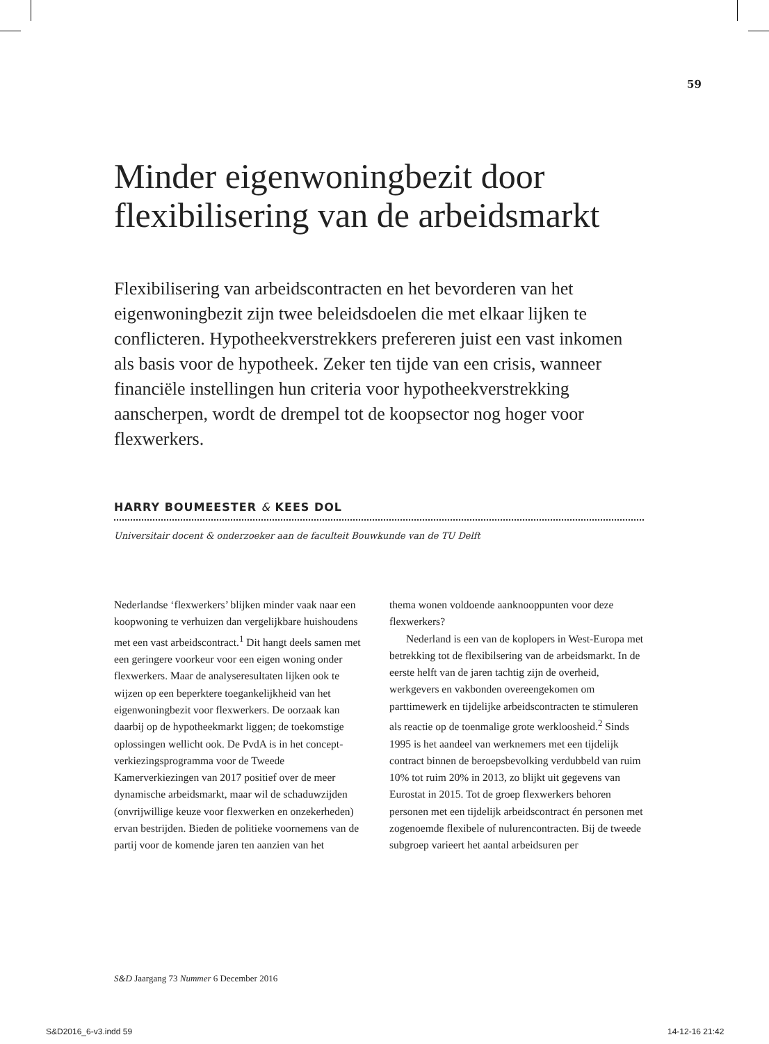59
Minder eigenwoningbezit door flexibilisering van de arbeidsmarkt
Flexibilisering van arbeidscontracten en het bevorderen van het eigenwoningbezit zijn twee beleidsdoelen die met elkaar lijken te conflicteren. Hypotheekverstrekkers prefereren juist een vast inkomen als basis voor de hypotheek. Zeker ten tijde van een crisis, wanneer financiële instellingen hun criteria voor hypotheekverstrekking aanscherpen, wordt de drempel tot de koopsector nog hoger voor flexwerkers.
HARRY BOUMEESTER & KEES DOL
Universitair docent & onderzoeker aan de faculteit Bouwkunde van de TU Delft
Nederlandse ‘flexwerkers’ blijken minder vaak naar een koopwoning te verhuizen dan vergelijkbare huishoudens met een vast arbeidscontract.<sup>1</sup> Dit hangt deels samen met een geringere voorkeur voor een eigen woning onder flexwerkers. Maar de analyseresultaten lijken ook te wijzen op een beperktere toegankelijkheid van het eigenwoningbezit voor flexwerkers. De oorzaak kan daarbij op de hypotheekmarkt liggen; de toekomstige oplossingen wellicht ook. De PvdA is in het concept-verkiezingsprogramma voor de Tweede Kamerverkiezingen van 2017 positief over de meer dynamische arbeidsmarkt, maar wil de schaduwzijden (onvrijwillige keuze voor flexwerken en onzekerheden) ervan bestrijden. Bieden de politieke voornemens van de partij voor de komende jaren ten aanzien van het
thema wonen voldoende aanknooppunten voor deze flexwerkers?
Nederland is een van de koplopers in West-Europa met betrekking tot de flexibilsering van de arbeidsmarkt. In de eerste helft van de jaren tachtig zijn de overheid, werkgevers en vakbonden overeengekomen om parttimewerk en tijdelijke arbeidscontracten te stimuleren als reactie op de toenmalige grote werkloosheid.<sup>2</sup> Sinds 1995 is het aandeel van werknemers met een tijdelijk contract binnen de beroepsbevolking verdubbeld van ruim 10% tot ruim 20% in 2013, zo blijkt uit gegevens van Eurostat in 2015. Tot de groep flexwerkers behoren personen met een tijdelijk arbeidscontract én personen met zogenoemde flexibele of nulurencontracten. Bij de tweede subgroep varieert het aantal arbeidsuren per
S&D Jaargang 73 Nummer 6 December 2016
S&D2016_6-v3.indd 59 14-12-16 21:42